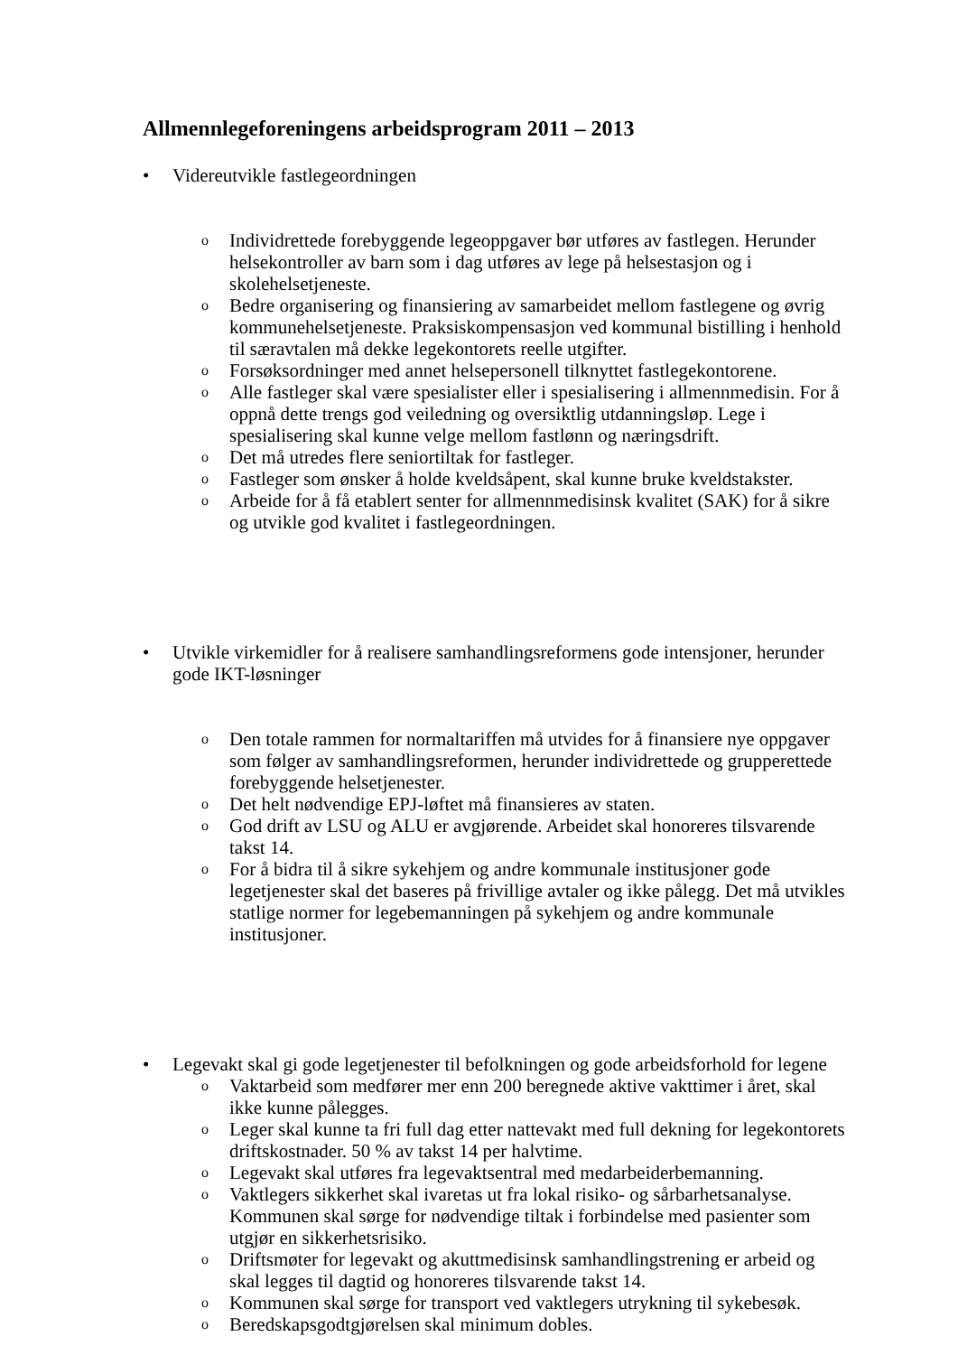Allmennlegeforeningens arbeidsprogram 2011 – 2013
• Videreutvikle fastlegeordningen
o Individrettede forebyggende legeoppgaver bør utføres av fastlegen. Herunder helsekontroller av barn som i dag utføres av lege på helsestasjon og i skolehelsetjeneste.
o Bedre organisering og finansiering av samarbeidet mellom fastlegene og øvrig kommunehelsetjeneste. Praksiskompensasjon ved kommunal bistilling i henhold til særavtalen må dekke legekontorets reelle utgifter.
o Forsøksordninger med annet helsepersonell tilknyttet fastlegekontorene.
o Alle fastleger skal være spesialister eller i spesialisering i allmennmedisin. For å oppnå dette trengs god veiledning og oversiktlig utdanningsløp. Lege i spesialisering skal kunne velge mellom fastlønn og næringsdrift.
o Det må utredes flere seniortiltak for fastleger.
o Fastleger som ønsker å holde kveldsåpent, skal kunne bruke kveldstakster.
o Arbeide for å få etablert senter for allmennmedisinsk kvalitet (SAK) for å sikre og utvikle god kvalitet i fastlegeordningen.
• Utvikle virkemidler for å realisere samhandlingsreformens gode intensjoner, herunder gode IKT-løsninger
o Den totale rammen for normaltariffen må utvides for å finansiere nye oppgaver som følger av samhandlingsreformen, herunder individrettede og grupperettede forebyggende helsetjenester.
o Det helt nødvendige EPJ-løftet må finansieres av staten.
o God drift av LSU og ALU er avgjørende. Arbeidet skal honoreres tilsvarende takst 14.
o For å bidra til å sikre sykehjem og andre kommunale institusjoner gode legetjenester skal det baseres på frivillige avtaler og ikke pålegg. Det må utvikles statlige normer for legebemanningen på sykehjem og andre kommunale institusjoner.
• Legevakt skal gi gode legetjenester til befolkningen og gode arbeidsforhold for legene
o Vaktarbeid som medfører mer enn 200 beregnede aktive vakttimer i året, skal ikke kunne pålegges.
o Leger skal kunne ta fri full dag etter nattevakt med full dekning for legekontorets driftskostnader. 50 % av takst 14 per halvtime.
o Legevakt skal utføres fra legevaktsentral med medarbeiderbemanning.
o Vaktlegers sikkerhet skal ivaretas ut fra lokal risiko- og sårbarhetsanalyse. Kommunen skal sørge for nødvendige tiltak i forbindelse med pasienter som utgjør en sikkerhetsrisiko.
o Driftsmøter for legevakt og akuttmedisinsk samhandlingstrening er arbeid og skal legges til dagtid og honoreres tilsvarende takst 14.
o Kommunen skal sørge for transport ved vaktlegers utrykning til sykebesøk.
o Beredskapsgodtgjørelsen skal minimum dobles.